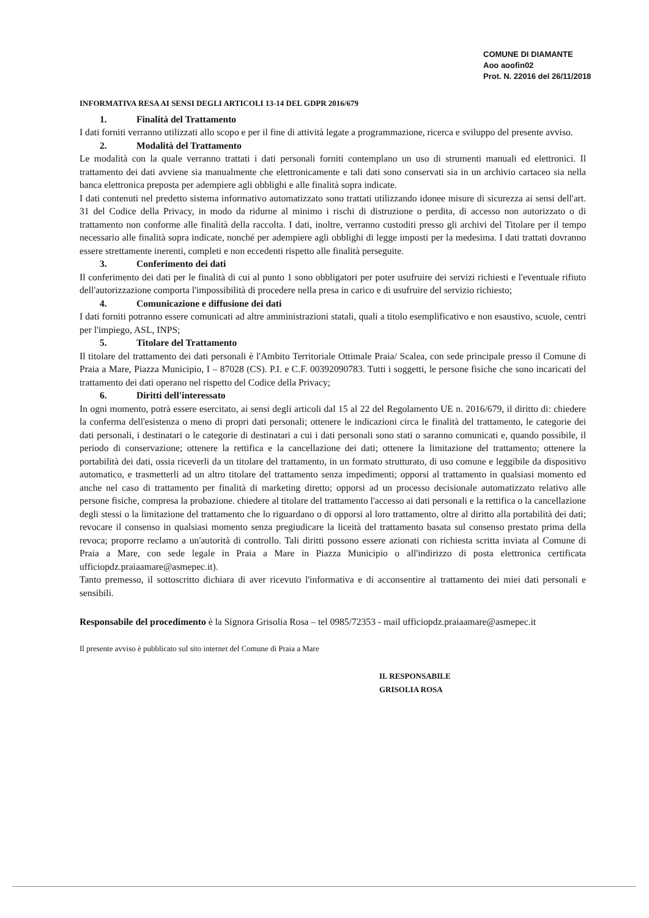COMUNE DI DIAMANTE
Aoo aoofin02
Prot. N. 22016 del 26/11/2018
INFORMATIVA RESA AI SENSI DEGLI ARTICOLI 13-14 DEL GDPR 2016/679
1. Finalità del Trattamento
I dati forniti verranno utilizzati allo scopo e per il fine di attività legate a programmazione, ricerca e sviluppo del presente avviso.
2. Modalità del Trattamento
Le modalità con la quale verranno trattati i dati personali forniti contemplano un uso di strumenti manuali ed elettronici. Il trattamento dei dati avviene sia manualmente che elettronicamente e tali dati sono conservati sia in un archivio cartaceo sia nella banca elettronica preposta per adempiere agli obblighi e alle finalità sopra indicate.
I dati contenuti nel predetto sistema informativo automatizzato sono trattati utilizzando idonee misure di sicurezza ai sensi dell'art. 31 del Codice della Privacy, in modo da ridurne al minimo i rischi di distruzione o perdita, di accesso non autorizzato o di trattamento non conforme alle finalità della raccolta. I dati, inoltre, verranno custoditi presso gli archivi del Titolare per il tempo necessario alle finalità sopra indicate, nonché per adempiere agli obblighi di legge imposti per la medesima. I dati trattati dovranno essere strettamente inerenti, completi e non eccedenti rispetto alle finalità perseguite.
3. Conferimento dei dati
Il conferimento dei dati per le finalità di cui al punto 1 sono obbligatori per poter usufruire dei servizi richiesti e l'eventuale rifiuto dell'autorizzazione comporta l'impossibilità di procedere nella presa in carico e di usufruire del servizio richiesto;
4. Comunicazione e diffusione dei dati
I dati forniti potranno essere comunicati ad altre amministrazioni statali, quali a titolo esemplificativo e non esaustivo, scuole, centri per l'impiego, ASL, INPS;
5. Titolare del Trattamento
Il titolare del trattamento dei dati personali è l'Ambito Territoriale Ottimale Praia/ Scalea, con sede principale presso il Comune di Praia a Mare, Piazza Municipio, I – 87028 (CS). P.I. e C.F. 00392090783. Tutti i soggetti, le persone fisiche che sono incaricati del trattamento dei dati operano nel rispetto del Codice della Privacy;
6. Diritti dell'interessato
In ogni momento, potrà essere esercitato, ai sensi degli articoli dal 15 al 22 del Regolamento UE n. 2016/679, il diritto di: chiedere la conferma dell'esistenza o meno di propri dati personali; ottenere le indicazioni circa le finalità del trattamento, le categorie dei dati personali, i destinatari o le categorie di destinatari a cui i dati personali sono stati o saranno comunicati e, quando possibile, il periodo di conservazione; ottenere la rettifica e la cancellazione dei dati; ottenere la limitazione del trattamento; ottenere la portabilità dei dati, ossia riceverli da un titolare del trattamento, in un formato strutturato, di uso comune e leggibile da dispositivo automatico, e trasmetterli ad un altro titolare del trattamento senza impedimenti; opporsi al trattamento in qualsiasi momento ed anche nel caso di trattamento per finalità di marketing diretto; opporsi ad un processo decisionale automatizzato relativo alle persone fisiche, compresa la probazione. chiedere al titolare del trattamento l'accesso ai dati personali e la rettifica o la cancellazione degli stessi o la limitazione del trattamento che lo riguardano o di opporsi al loro trattamento, oltre al diritto alla portabilità dei dati; revocare il consenso in qualsiasi momento senza pregiudicare la liceità del trattamento basata sul consenso prestato prima della revoca; proporre reclamo a un'autorità di controllo. Tali diritti possono essere azionati con richiesta scritta inviata al Comune di Praia a Mare, con sede legale in Praia a Mare in Piazza Municipio o all'indirizzo di posta elettronica certificata ufficiopdz.praiaamare@asmepec.it).
Tanto premesso, il sottoscritto dichiara di aver ricevuto l'informativa e di acconsentire al trattamento dei miei dati personali e sensibili.
Responsabile del procedimento è la Signora Grisolia Rosa – tel 0985/72353 - mail ufficiopdz.praiaamare@asmepec.it
Il presente avviso è pubblicato sul sito internet del Comune di Praia a Mare
IL RESPONSABILE
GRISOLIA ROSA